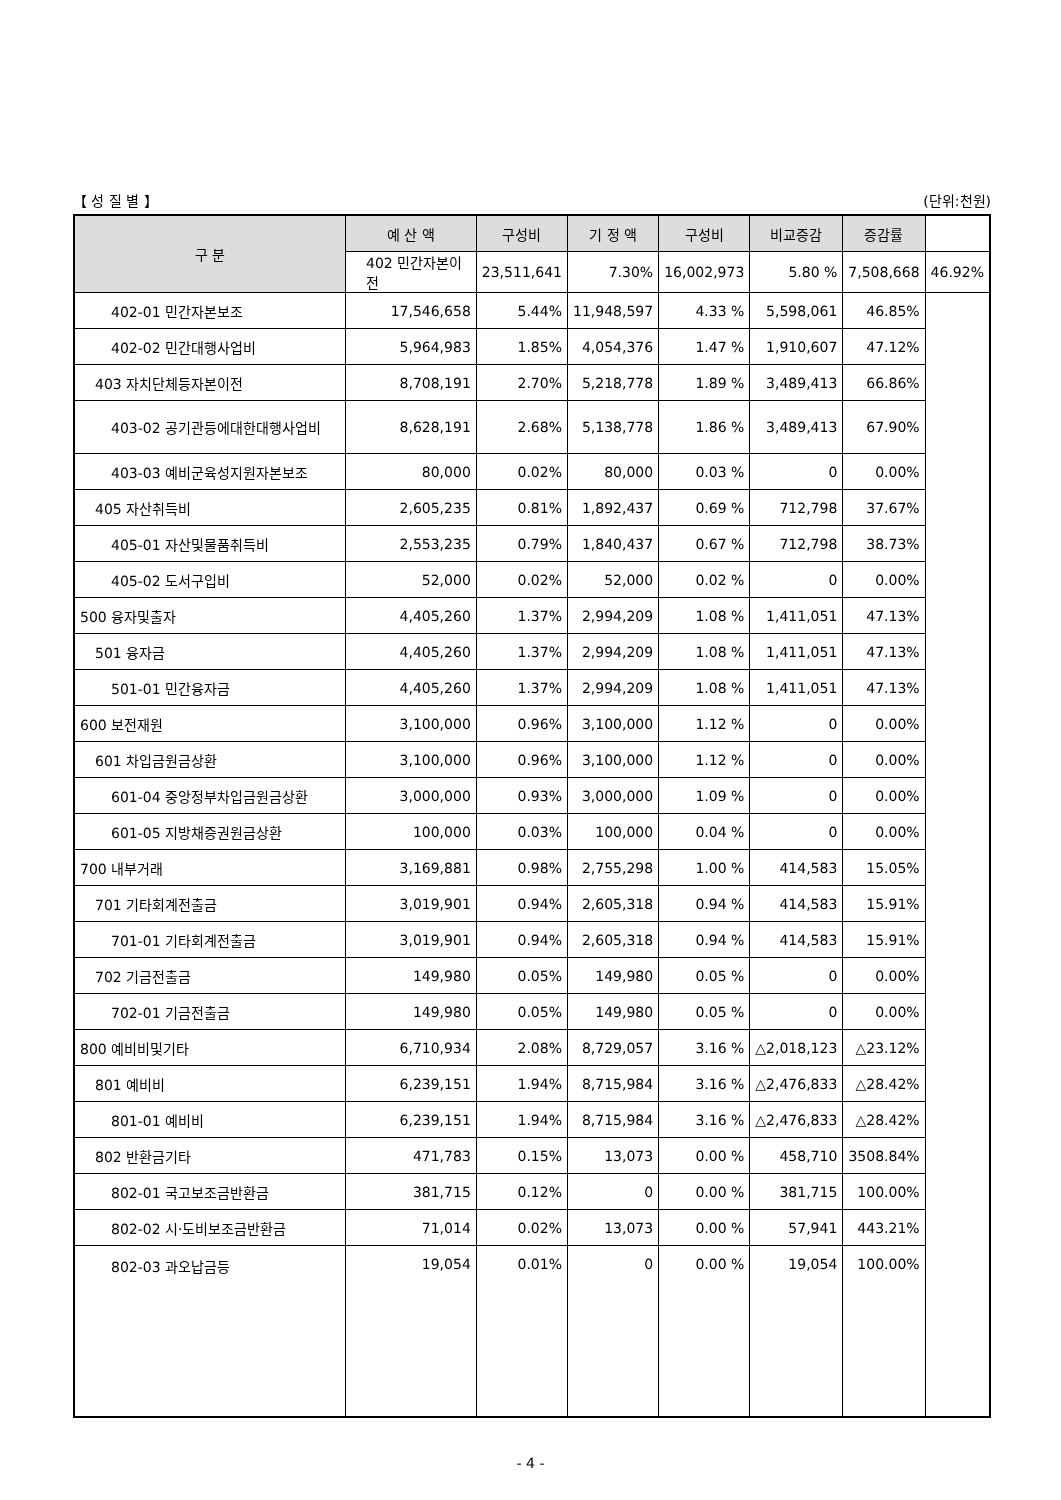【 성 질 별 】 (단위:천원)
| 구 분 | 예 산 액 | 구성비 | 기 정 액 | 구성비 | 비교증감 | 증감률 | |
| --- | --- | --- | --- | --- | --- | --- | --- |
| | 402 민간자본이전 | 23,511,641 | 7.30% | 16,002,973 | 5.80 % | 7,508,668 | 46.92% |
| 402-01 민간자본보조 | 17,546,658 | 5.44% | 11,948,597 | 4.33 % | 5,598,061 | 46.85% | |
| 402-02 민간대행사업비 | 5,964,983 | 1.85% | 4,054,376 | 1.47 % | 1,910,607 | 47.12% | |
| 403 자치단체등자본이전 | 8,708,191 | 2.70% | 5,218,778 | 1.89 % | 3,489,413 | 66.86% | |
| 403-02 공기관등에대한대행사업비 | 8,628,191 | 2.68% | 5,138,778 | 1.86 % | 3,489,413 | 67.90% | |
| 403-03 예비군육성지원자본보조 | 80,000 | 0.02% | 80,000 | 0.03 % | 0 | 0.00% | |
| 405 자산취득비 | 2,605,235 | 0.81% | 1,892,437 | 0.69 % | 712,798 | 37.67% | |
| 405-01 자산및물품취득비 | 2,553,235 | 0.79% | 1,840,437 | 0.67 % | 712,798 | 38.73% | |
| 405-02 도서구입비 | 52,000 | 0.02% | 52,000 | 0.02 % | 0 | 0.00% | |
| 500 융자및출자 | 4,405,260 | 1.37% | 2,994,209 | 1.08 % | 1,411,051 | 47.13% | |
| 501 융자금 | 4,405,260 | 1.37% | 2,994,209 | 1.08 % | 1,411,051 | 47.13% | |
| 501-01 민간융자금 | 4,405,260 | 1.37% | 2,994,209 | 1.08 % | 1,411,051 | 47.13% | |
| 600 보전재원 | 3,100,000 | 0.96% | 3,100,000 | 1.12 % | 0 | 0.00% | |
| 601 차입금원금상환 | 3,100,000 | 0.96% | 3,100,000 | 1.12 % | 0 | 0.00% | |
| 601-04 중앙정부차입금원금상환 | 3,000,000 | 0.93% | 3,000,000 | 1.09 % | 0 | 0.00% | |
| 601-05 지방채증권원금상환 | 100,000 | 0.03% | 100,000 | 0.04 % | 0 | 0.00% | |
| 700 내부거래 | 3,169,881 | 0.98% | 2,755,298 | 1.00 % | 414,583 | 15.05% | |
| 701 기타회계전출금 | 3,019,901 | 0.94% | 2,605,318 | 0.94 % | 414,583 | 15.91% | |
| 701-01 기타회계전출금 | 3,019,901 | 0.94% | 2,605,318 | 0.94 % | 414,583 | 15.91% | |
| 702 기금전출금 | 149,980 | 0.05% | 149,980 | 0.05 % | 0 | 0.00% | |
| 702-01 기금전출금 | 149,980 | 0.05% | 149,980 | 0.05 % | 0 | 0.00% | |
| 800 예비비및기타 | 6,710,934 | 2.08% | 8,729,057 | 3.16 % | △2,018,123 | △23.12% | |
| 801 예비비 | 6,239,151 | 1.94% | 8,715,984 | 3.16 % | △2,476,833 | △28.42% | |
| 801-01 예비비 | 6,239,151 | 1.94% | 8,715,984 | 3.16 % | △2,476,833 | △28.42% | |
| 802 반환금기타 | 471,783 | 0.15% | 13,073 | 0.00 % | 458,710 | 3508.84% | |
| 802-01 국고보조금반환금 | 381,715 | 0.12% | 0 | 0.00 % | 381,715 | 100.00% | |
| 802-02 시·도비보조금반환금 | 71,014 | 0.02% | 13,073 | 0.00 % | 57,941 | 443.21% | |
| 802-03 과오납금등 | 19,054 | 0.01% | 0 | 0.00 % | 19,054 | 100.00% | |
- 4 -